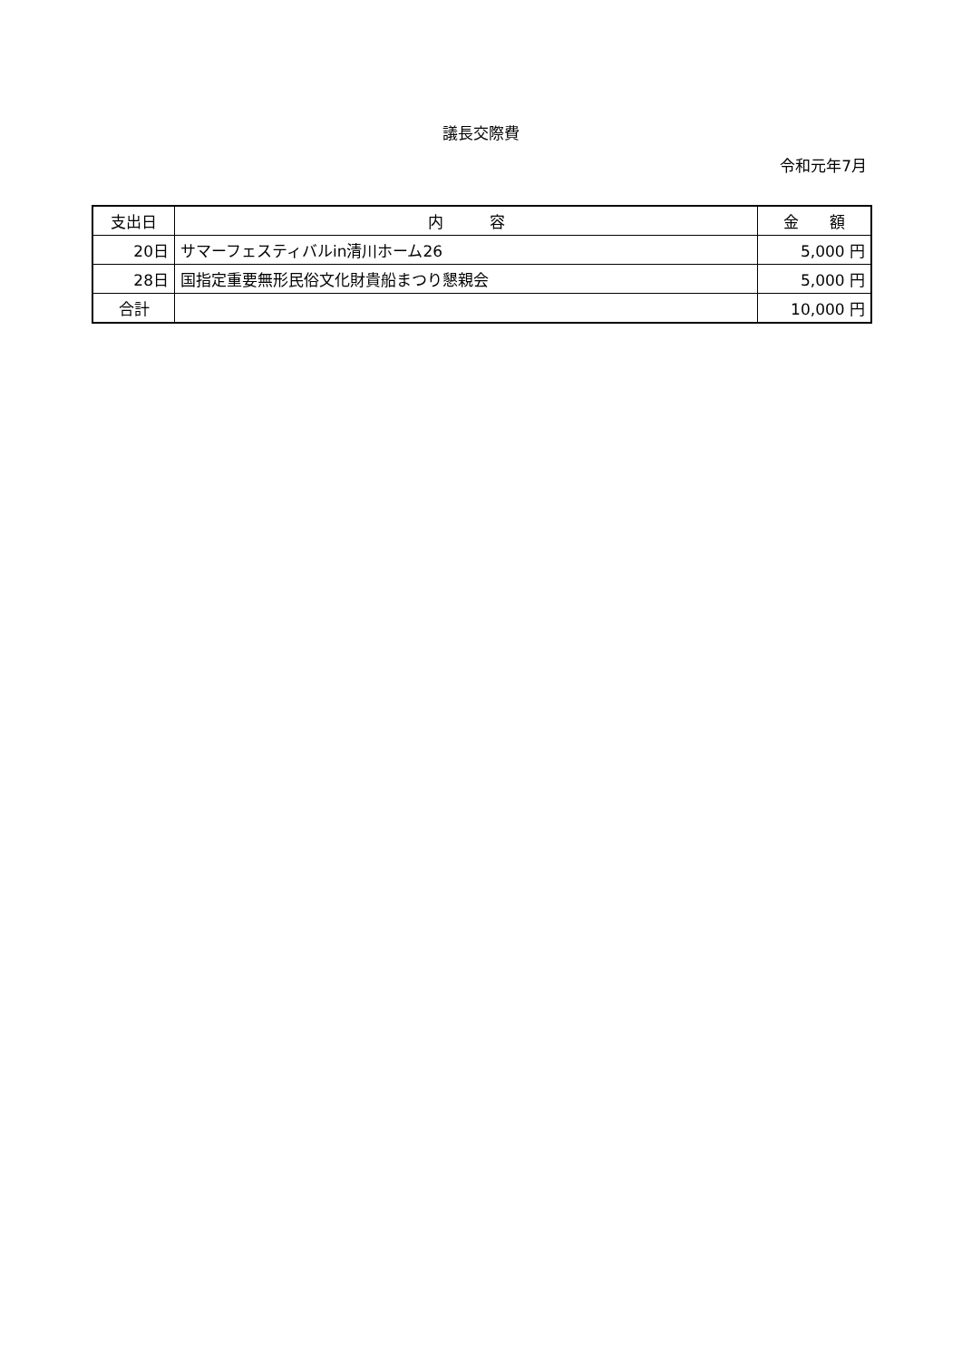議長交際費
令和元年7月
| 支出日 | 内 容 | 金 額 |
| --- | --- | --- |
| 20日 | サマーフェスティバルin清川ホーム26 | 5,000 円 |
| 28日 | 国指定重要無形民俗文化財貴船まつり懇親会 | 5,000 円 |
| 合計 | | 10,000 円 |